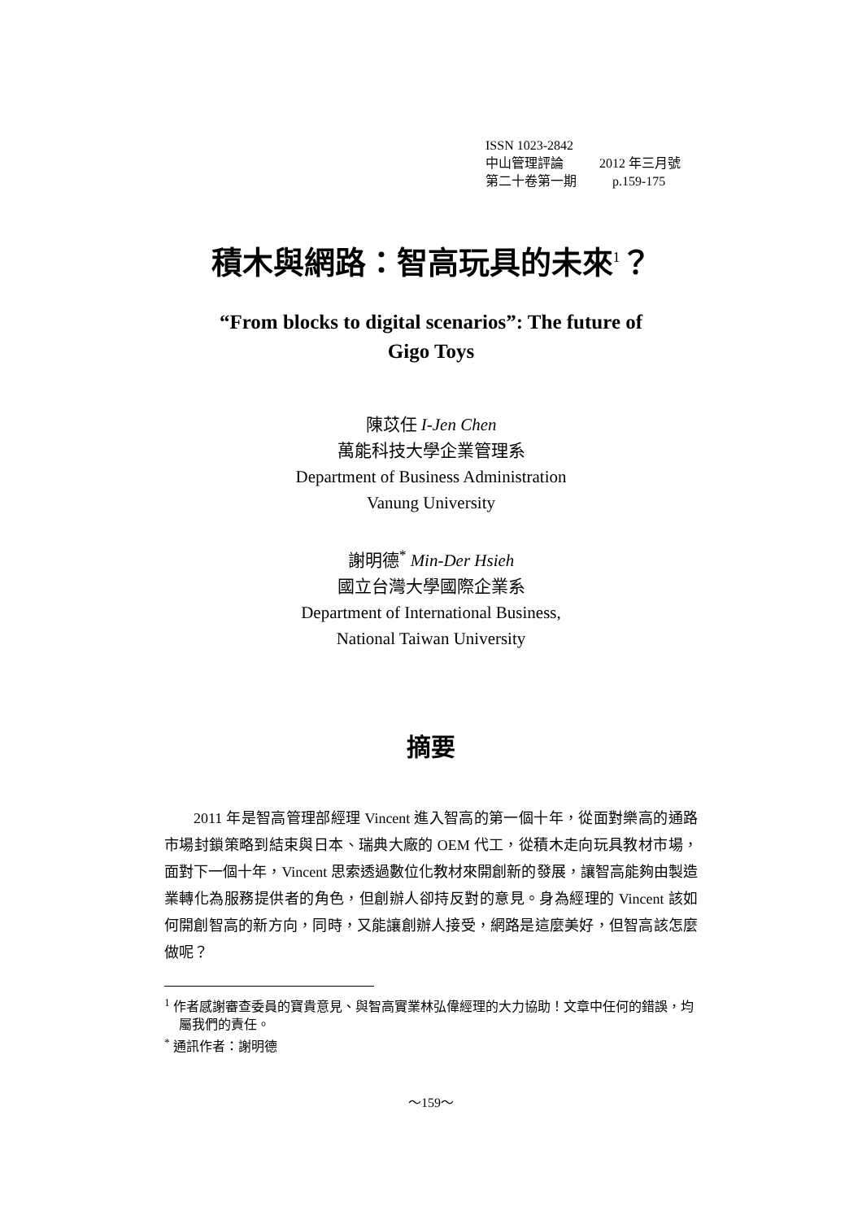ISSN 1023-2842
中山管理評論 2012 年三月號
第二十卷第一期 p.159-175
積木與網路：智高玩具的未來<sup>1</sup>？
“From blocks to digital scenarios”: The future of
Gigo Toys
陳苡任 I-Jen Chen
萬能科技大學企業管理系
Department of Business Administration
Vanung University
謝明德<sup>*</sup> Min-Der Hsieh
國立台灣大學國際企業系
Department of International Business,
National Taiwan University
摘要
2011 年是智高管理部經理 Vincent 進入智高的第一個十年，從面對樂高的通路市場封鎖策略到結束與日本、瑞典大廠的 OEM 代工，從積木走向玩具教材市場，面對下一個十年，Vincent 思索透過數位化教材來開創新的發展，讓智高能夠由製造業轉化為服務提供者的角色，但創辦人卻持反對的意見。身為經理的 Vincent 該如何開創智高的新方向，同時，又能讓創辦人接受，網路是這麼美好，但智高該怎麼做呢？
<sup>1</sup> 作者感謝審查委員的寶貴意見、與智高實業林弘偉經理的大力協助！文章中任何的錯誤，均屬我們的責任。
<sup>*</sup> 通訊作者：謝明德
～159～